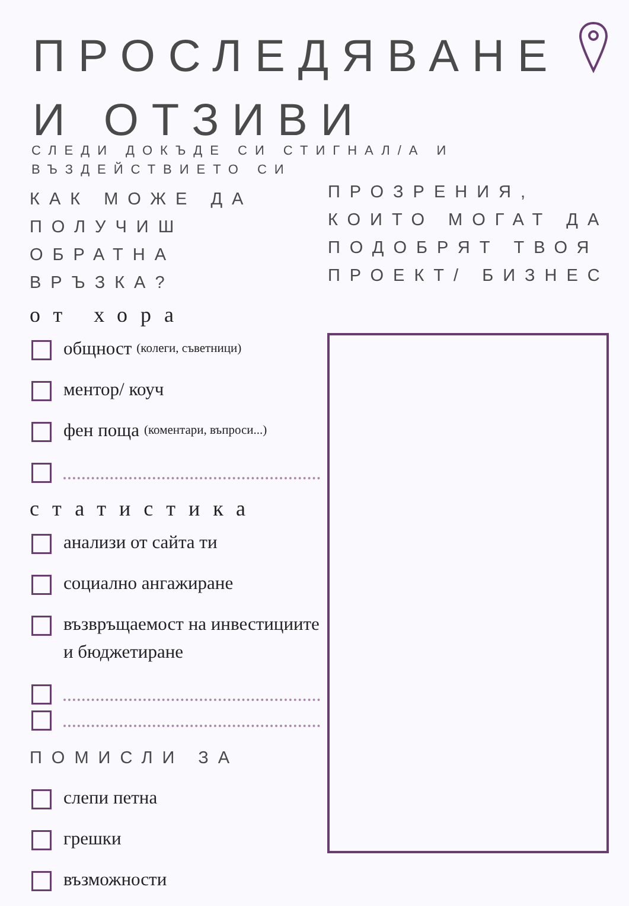ПРОСЛЕДЯВАНЕ
И ОТЗИВИ
СЛЕДИ ДОКЪДЕ СИ СТИГНАЛ/А И ВЪЗДЕЙСТВИЕТО СИ
КАК МОЖЕ ДА ПОЛУЧИШ ОБРАТНА ВРЪЗКА?
от хора
общност (колеги, съветници)
ментор/ коуч
фен поща (коментари, въпроси...)
статистика
анализи от сайта ти
социално ангажиране
възвръщаемост на инвестициите и бюджетиране
ПОМИСЛИ ЗА
слепи петна
грешки
възможности
ПРОЗРЕНИЯ, КОИТО МОГАТ ДА ПОДОБРЯТ ТВОЯ ПРОЕКТ/ БИЗНЕС